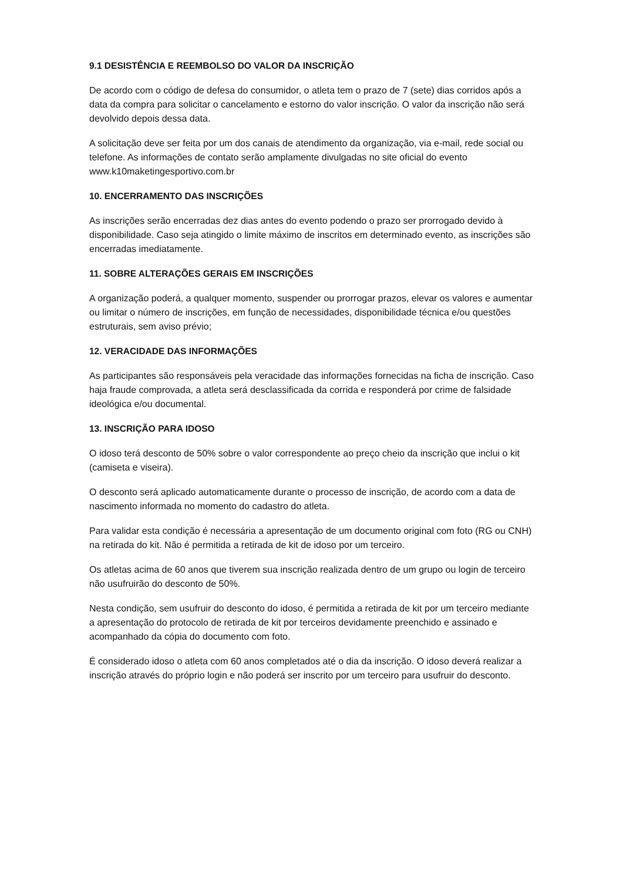9.1 DESISTÊNCIA E REEMBOLSO DO VALOR DA INSCRIÇÃO
De acordo com o código de defesa do consumidor, o atleta tem o prazo de 7 (sete) dias corridos após a data da compra para solicitar o cancelamento e estorno do valor inscrição. O valor da inscrição não será devolvido depois dessa data.
A solicitação deve ser feita por um dos canais de atendimento da organização, via e-mail, rede social ou telefone. As informações de contato serão amplamente divulgadas no site oficial do evento www.k10maketingesportivo.com.br
10. ENCERRAMENTO DAS INSCRIÇÕES
As inscrições serão encerradas dez dias antes do evento podendo o prazo ser prorrogado devido à disponibilidade. Caso seja atingido o limite máximo de inscritos em determinado evento, as inscrições são encerradas imediatamente.
11. SOBRE ALTERAÇÕES GERAIS EM INSCRIÇÕES
A organização poderá, a qualquer momento, suspender ou prorrogar prazos, elevar os valores e aumentar ou limitar o número de inscrições, em função de necessidades, disponibilidade técnica e/ou questões estruturais, sem aviso prévio;
12. VERACIDADE DAS INFORMAÇÕES
As participantes são responsáveis pela veracidade das informações fornecidas na ficha de inscrição. Caso haja fraude comprovada, a atleta será desclassificada da corrida e responderá por crime de falsidade ideológica e/ou documental.
13. INSCRIÇÃO PARA IDOSO
O idoso terá desconto de 50% sobre o valor correspondente ao preço cheio da inscrição que inclui o kit (camiseta e viseira).
O desconto será aplicado automaticamente durante o processo de inscrição, de acordo com a data de nascimento informada no momento do cadastro do atleta.
Para validar esta condição é necessária a apresentação de um documento original com foto (RG ou CNH) na retirada do kit. Não é permitida a retirada de kit de idoso por um terceiro.
Os atletas acima de 60 anos que tiverem sua inscrição realizada dentro de um grupo ou login de terceiro não usufruirão do desconto de 50%.
Nesta condição, sem usufruir do desconto do idoso, é permitida a retirada de kit por um terceiro mediante a apresentação do protocolo de retirada de kit por terceiros devidamente preenchido e assinado e acompanhado da cópia do documento com foto.
É considerado idoso o atleta com 60 anos completados até o dia da inscrição. O idoso deverá realizar a inscrição através do próprio login e não poderá ser inscrito por um terceiro para usufruir do desconto.